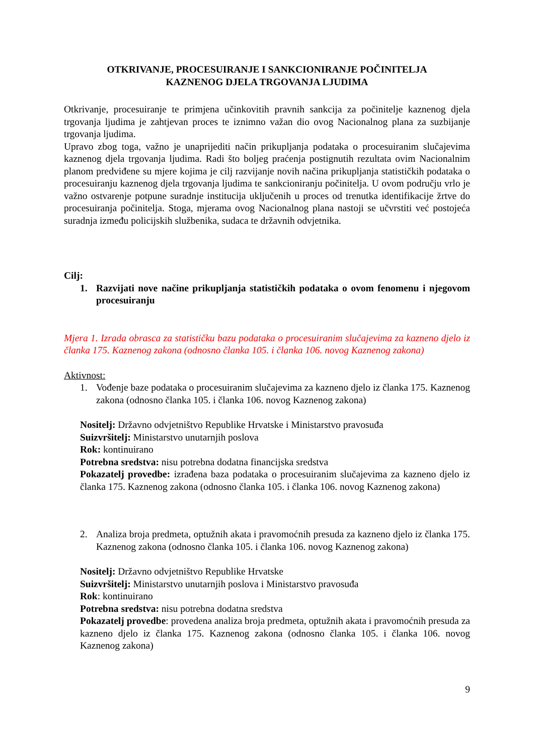OTKRIVANJE, PROCESUIRANJE I SANKCIONIRANJE POČINITELJA
KAZNENOG DJELA TRGOVANJA LJUDIMA
Otkrivanje, procesuiranje te primjena učinkovitih pravnih sankcija za počinitelje kaznenog djela trgovanja ljudima je zahtjevan proces te iznimno važan dio ovog Nacionalnog plana za suzbijanje trgovanja ljudima.
Upravo zbog toga, važno je unaprijediti način prikupljanja podataka o procesuiranim slučajevima kaznenog djela trgovanja ljudima. Radi što boljeg praćenja postignutih rezultata ovim Nacionalnim planom predviđene su mjere kojima je cilj razvijanje novih načina prikupljanja statističkih podataka o procesuiranju kaznenog djela trgovanja ljudima te sankcioniranju počinitelja. U ovom području vrlo je važno ostvarenje potpune suradnje institucija uključenih u proces od trenutka identifikacije žrtve do procesuiranja počinitelja. Stoga, mjerama ovog Nacionalnog plana nastoji se učvrstiti već postojeća suradnja između policijskih službenika, sudaca te državnih odvjetnika.
Cilj:
1. Razvijati nove načine prikupljanja statističkih podataka o ovom fenomenu i njegovom procesuiranju
Mjera 1. Izrada obrasca za statističku bazu podataka o procesuiranim slučajevima za kazneno djelo iz članka 175. Kaznenog zakona (odnosno članka 105. i članka 106. novog Kaznenog zakona)
Aktivnost:
1. Vođenje baze podataka o procesuiranim slučajevima za kazneno djelo iz članka 175. Kaznenog zakona (odnosno članka 105. i članka 106. novog Kaznenog zakona)
Nositelj: Državno odvjetništvo Republike Hrvatske i Ministarstvo pravosuđa
Suizvršitelj: Ministarstvo unutarnjih poslova
Rok: kontinuirano
Potrebna sredstva: nisu potrebna dodatna financijska sredstva
Pokazatelj provedbe: izrađena baza podataka o procesuiranim slučajevima za kazneno djelo iz članka 175. Kaznenog zakona (odnosno članka 105. i članka 106. novog Kaznenog zakona)
2. Analiza broja predmeta, optužnih akata i pravomoćnih presuda za kazneno djelo iz članka 175. Kaznenog zakona (odnosno članka 105. i članka 106. novog Kaznenog zakona)
Nositelj: Državno odvjetništvo Republike Hrvatske
Suizvršitelj: Ministarstvo unutarnjih poslova i Ministarstvo pravosuđa
Rok: kontinuirano
Potrebna sredstva: nisu potrebna dodatna sredstva
Pokazatelj provedbe: provedena analiza broja predmeta, optužnih akata i pravomoćnih presuda za kazneno djelo iz članka 175. Kaznenog zakona (odnosno članka 105. i članka 106. novog Kaznenog zakona)
9